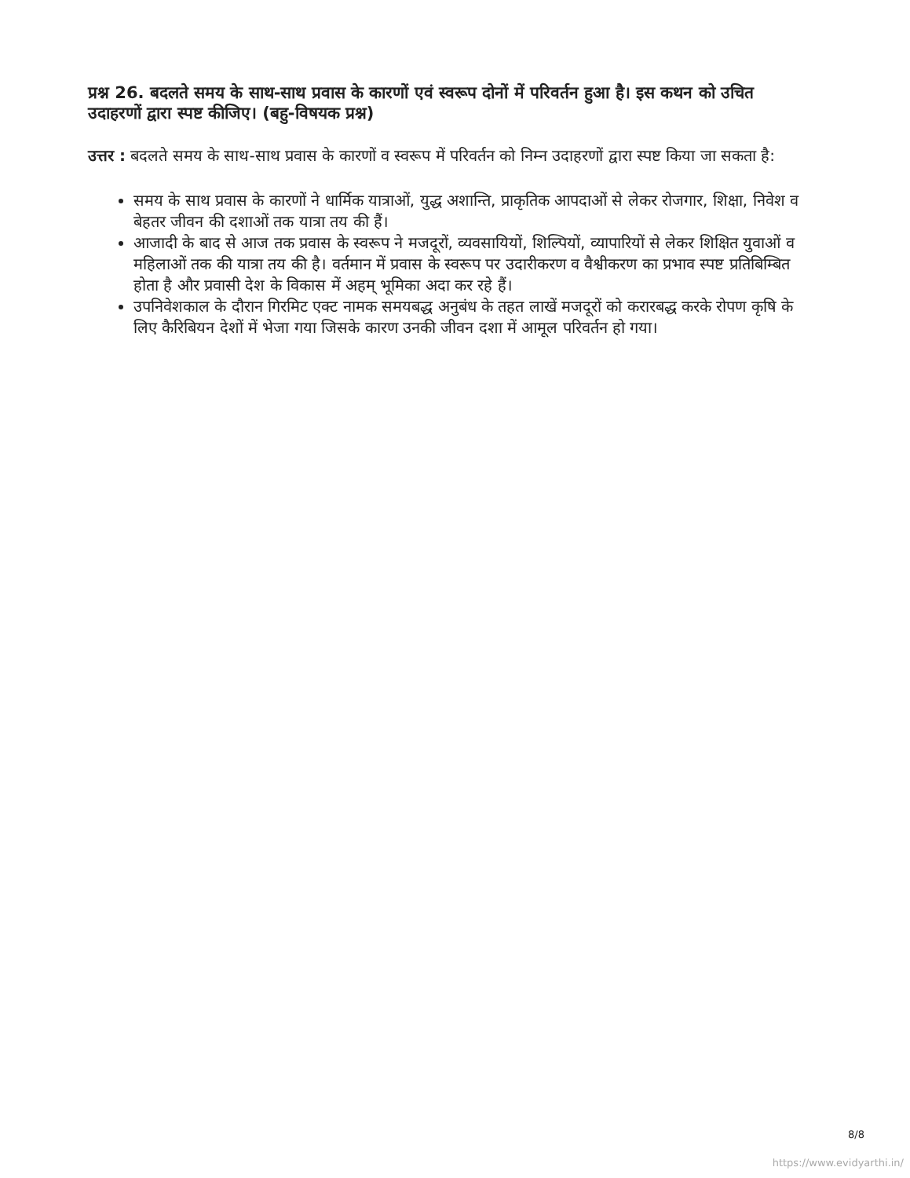प्रश्न 26. बदलते समय के साथ-साथ प्रवास के कारणों एवं स्वरूप दोनों में परिवर्तन हुआ है। इस कथन को उचित उदाहरणों द्वारा स्पष्ट कीजिए। (बहु-विषयक प्रश्न)
उत्तर : बदलते समय के साथ-साथ प्रवास के कारणों व स्वरूप में परिवर्तन को निम्न उदाहरणों द्वारा स्पष्ट किया जा सकता है:
समय के साथ प्रवास के कारणों ने धार्मिक यात्राओं, युद्ध अशान्ति, प्राकृतिक आपदाओं से लेकर रोजगार, शिक्षा, निवेश व बेहतर जीवन की दशाओं तक यात्रा तय की हैं।
आजादी के बाद से आज तक प्रवास के स्वरूप ने मजदूरों, व्यवसायियों, शिल्पियों, व्यापारियों से लेकर शिक्षित युवाओं व महिलाओं तक की यात्रा तय की है। वर्तमान में प्रवास के स्वरूप पर उदारीकरण व वैश्वीकरण का प्रभाव स्पष्ट प्रतिबिम्बित होता है और प्रवासी देश के विकास में अहम् भूमिका अदा कर रहे हैं।
उपनिवेशकाल के दौरान गिरमिट एक्ट नामक समयबद्ध अनुबंध के तहत लाखें मजदूरों को करारबद्ध करके रोपण कृषि के लिए कैरिबियन देशों में भेजा गया जिसके कारण उनकी जीवन दशा में आमूल परिवर्तन हो गया।
8/8
https://www.evidyarthi.in/